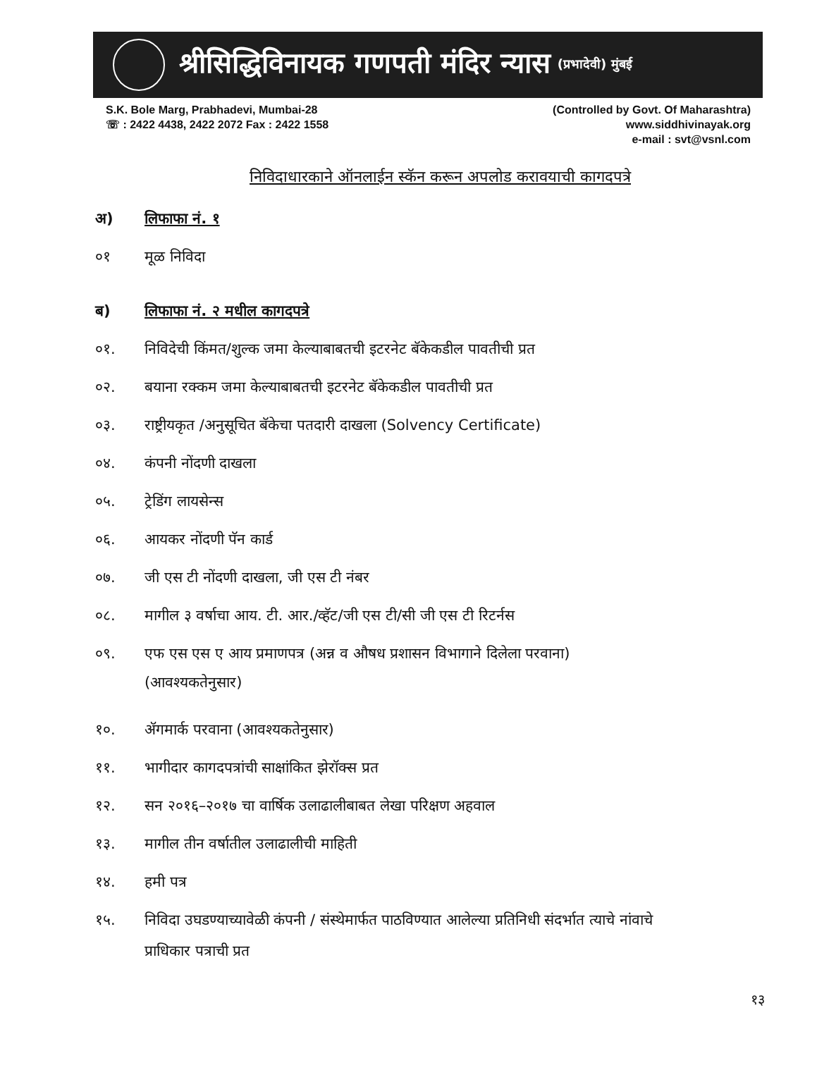श्रीसिद्धिविनायक गणपती मंदिर न्यास (प्रभादेवी) मुंबई
S.K. Bole Marg, Prabhadevi, Mumbai-28
☏ : 2422 4438, 2422 2072 Fax : 2422 1558
(Controlled by Govt. Of Maharashtra)
www.siddhivinayak.org
e-mail : svt@vsnl.com
निविदाधारकाने ऑनलाईन स्कॅन करून अपलोड करावयाची कागदपत्रे
अ) लिफाफा नं. १
०१
मूळ निविदा
ब) लिफाफा नं. २ मधील कागदपत्रे
०१.
निविदेची किंमत/शुल्क जमा केल्याबाबतची इटरनेट बॅकेकडील पावतीची प्रत
०२.
बयाना रक्कम जमा केल्याबाबतची इटरनेट बॅकेकडील पावतीची प्रत
०३.
राष्ट्रीयकृत /अनुसूचित बॅकेचा पतदारी दाखला (Solvency Certificate)
०४.
कंपनी नोंदणी दाखला
०५.
ट्रेडिंग लायसेन्स
०६.
आयकर नोंदणी पॅन कार्ड
०७.
जी एस टी नोंदणी दाखला, जी एस टी नंबर
०८.
मागील ३ वर्षाचा आय. टी. आर./व्हॅट/जी एस टी/सी जी एस टी रिटर्नस
०९. एफ एस एस ए आय प्रमाणपत्र (अन्न व औषध प्रशासन विभागाने दिलेला परवाना)
(आवश्यकतेनुसार)
१०.
ॲगमार्क परवाना (आवश्यकतेनुसार)
११.
भागीदार कागदपत्रांची साक्षांकित झेरॉक्स प्रत
१२.
सन २०१६–२०१७ चा वार्षिक उलाढालीबाबत लेखा परिक्षण अहवाल
१३.
मागील तीन वर्षातील उलाढालीची माहिती
१४.
हमी पत्र
१५. निविदा उघडण्याच्यावेळी कंपनी / संस्थेमार्फत पाठविण्यात आलेल्या प्रतिनिधी संदर्भात त्याचे नांवाचे
प्राधिकार पत्राची प्रत
१३